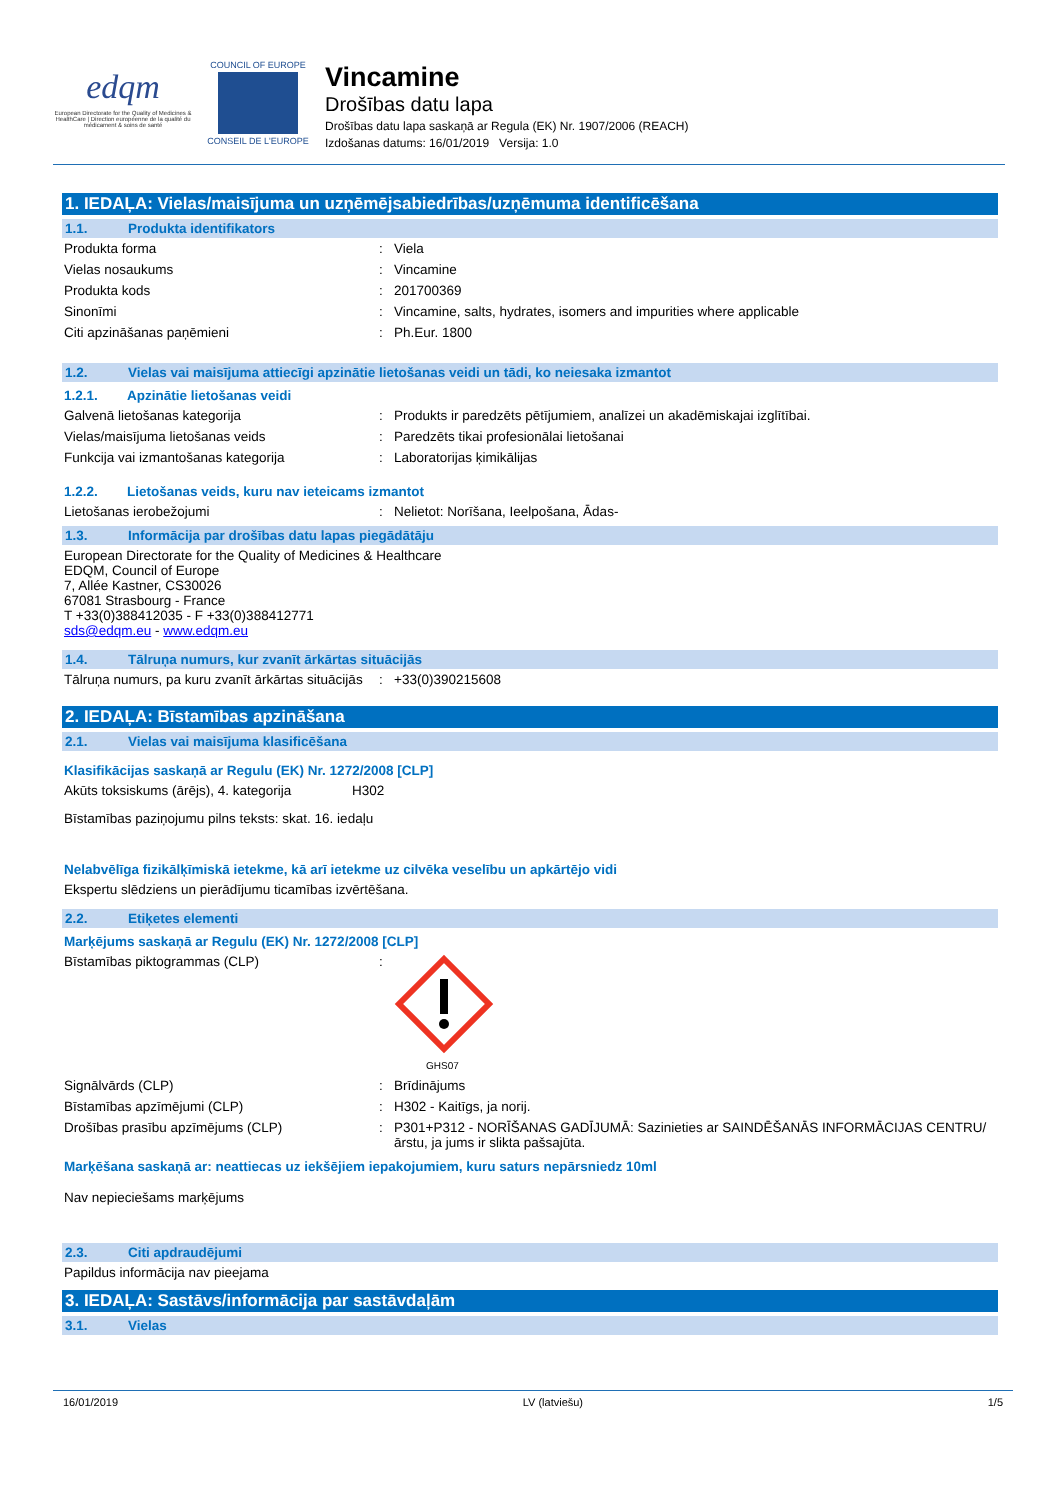edqm
European Directorate for the Quality of Medicines & HealthCare | Direction européenne de la qualité du médicament & soins de santé
COUNCIL OF EUROPE
CONSEIL DE L'EUROPE
Vincamine
Drošības datu lapa
Drošības datu lapa saskaņā ar Regula (EK) Nr. 1907/2006 (REACH)
Izdošanas datums: 16/01/2019 Versija: 1.0
1. IEDAĻA: Vielas/maisījuma un uzņēmējsabiedrības/uzņēmuma identificēšana
1.1. Produkta identifikators
Produkta forma : Viela
Vielas nosaukums : Vincamine
Produkta kods : 201700369
Sinonīmi : Vincamine, salts, hydrates, isomers and impurities where applicable
Citi apzināšanas paņēmieni : Ph.Eur. 1800
1.2. Vielas vai maisījuma attiecīgi apzinātie lietošanas veidi un tādi, ko neiesaka izmantot
1.2.1. Apzinātie lietošanas veidi
Galvenā lietošanas kategorija : Produkts ir paredzēts pētījumiem, analīzei un akadēmiskajai izglītībai.
Vielas/maisījuma lietošanas veids : Paredzēts tikai profesionālai lietošanai
Funkcija vai izmantošanas kategorija : Laboratorijas ķimikālijas
1.2.2. Lietošanas veids, kuru nav ieteicams izmantot
Lietošanas ierobežojumi : Nelietot: Norīšana, Ieelpošana, Ādas-
1.3. Informācija par drošības datu lapas piegādātāju
European Directorate for the Quality of Medicines & Healthcare
EDQM, Council of Europe
7, Allée Kastner, CS30026
67081 Strasbourg - France
T +33(0)388412035 - F +33(0)388412771
sds@edqm.eu - www.edqm.eu
1.4. Tālruņa numurs, kur zvanīt ārkārtas situācijās
Tālruņa numurs, pa kuru zvanīt ārkārtas situācijās
: +33(0)390215608
2. IEDAĻA: Bīstamības apzināšana
2.1. Vielas vai maisījuma klasificēšana
Klasifikācijas saskaņā ar Regulu (EK) Nr. 1272/2008 [CLP]
Akūts toksiskums (ārējs), 4. kategorija
H302
Bīstamības paziņojumu pilns teksts: skat. 16. iedaļu
Nelabvēlīga fizikālķīmiskā ietekme, kā arī ietekme uz cilvēka veselību un apkārtējo vidi
Ekspertu slēdziens un pierādījumu ticamības izvērtēšana.
2.2. Etiķetes elementi
Marķējums saskaņā ar Regulu (EK) Nr. 1272/2008 [CLP]
Bīstamības piktogrammas (CLP) :
GHS07
Signālvārds (CLP) : Brīdinājums
Bīstamības apzīmējumi (CLP) : H302 - Kaitīgs, ja norij.
Drošības prasību apzīmējums (CLP) : P301+P312 - NORĪŠANAS GADĪJUMĀ: Sazinieties ar SAINDĒŠANĀS INFORMĀCIJAS CENTRU/ārstu, ja jums ir slikta pašsajūta.
Marķēšana saskaņā ar: neattiecas uz iekšējiem iepakojumiem, kuru saturs nepārsniedz 10ml
Nav nepieciešams marķējums
2.3. Citi apdraudējumi
Papildus informācija nav pieejama
3. IEDAĻA: Sastāvs/informācija par sastāvdaļām
3.1. Vielas
16/01/2019 LV (latviešu) 1/5